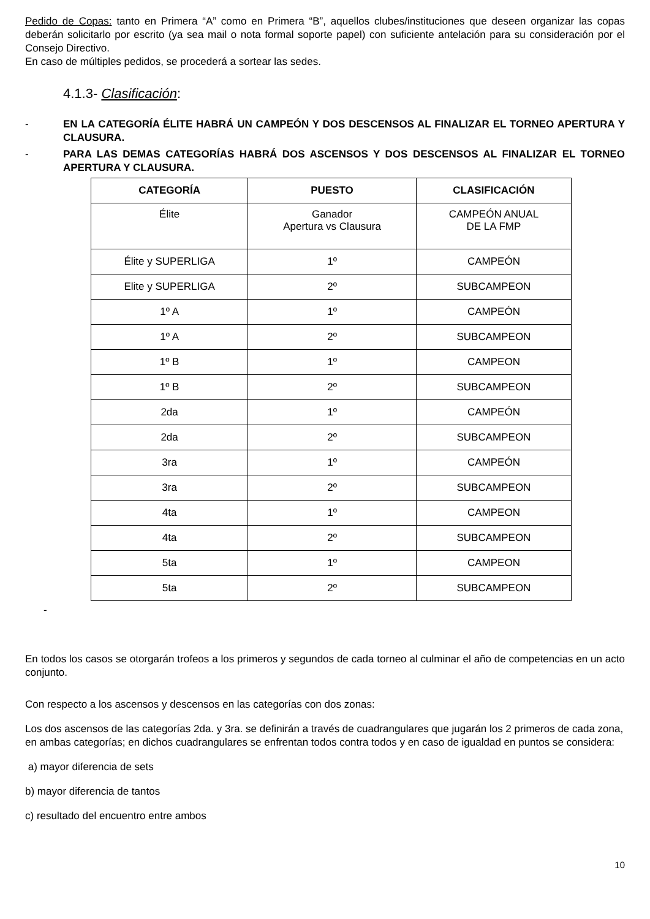Pedido de Copas: tanto en Primera “A” como en Primera “B”, aquellos clubes/instituciones que deseen organizar las copas deberán solicitarlo por escrito (ya sea mail o nota formal soporte papel) con suficiente antelación para su consideración por el Consejo Directivo.
En caso de múltiples pedidos, se procederá a sortear las sedes.
4.1.3- Clasificación:
- EN LA CATEGORÍA ÉLITE HABRÁ UN CAMPEÓN Y DOS DESCENSOS AL FINALIZAR EL TORNEO APERTURA Y CLAUSURA.
- PARA LAS DEMAS CATEGORÍAS HABRÁ DOS ASCENSOS Y DOS DESCENSOS AL FINALIZAR EL TORNEO APERTURA Y CLAUSURA.
| CATEGORÍA | PUESTO | CLASIFICACIÓN |
| --- | --- | --- |
| Élite | Ganador Apertura vs Clausura | CAMPEÓN ANUAL DE LA FMP |
| Élite y SUPERLIGA | 1º | CAMPEÓN |
| Elite y SUPERLIGA | 2º | SUBCAMPEON |
| 1º A | 1º | CAMPEÓN |
| 1º A | 2º | SUBCAMPEON |
| 1º B | 1º | CAMPEON |
| 1º B | 2º | SUBCAMPEON |
| 2da | 1º | CAMPEÓN |
| 2da | 2º | SUBCAMPEON |
| 3ra | 1º | CAMPEÓN |
| 3ra | 2º | SUBCAMPEON |
| 4ta | 1º | CAMPEON |
| 4ta | 2º | SUBCAMPEON |
| 5ta | 1º | CAMPEON |
| 5ta | 2º | SUBCAMPEON |
-
En todos los casos se otorgarán trofeos a los primeros y segundos de cada torneo al culminar el año de competencias en un acto conjunto.
Con respecto a los ascensos y descensos en las categorías con dos zonas:
Los dos ascensos de las categorías 2da. y 3ra. se definirán a través de cuadrangulares que jugarán los 2 primeros de cada zona, en ambas categorías; en dichos cuadrangulares se enfrentan todos contra todos y en caso de igualdad en puntos se considera:
a) mayor diferencia de sets
b) mayor diferencia de tantos
c) resultado del encuentro entre ambos
10